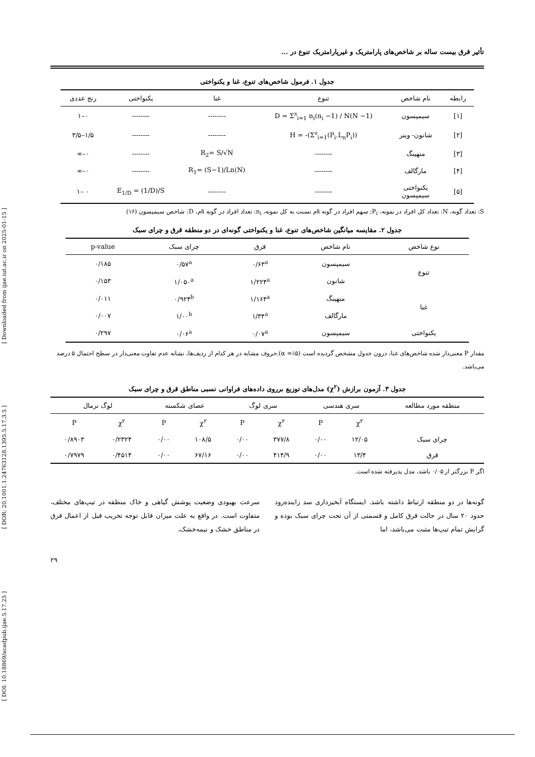[ DOI: 10.18869/acadpub.ijae.5.17.25 ] [ DOR: 20.1001.1.24763128.1395.5.17.3.5 ] [ Downloaded from ijae.iut.ac.ir on 2025-01-15 ]
تأثیر قرق بیست ساله بر شاخص‌های پارامتریک و غیرپارامتریک تنوع در ...
جدول ۱. فرمول شاخص‌های تنوع، غنا و یکنواختی
| رابطه | نام شاخص | تنوع | غنا | یکنواختی | رنج عددی |
| --- | --- | --- | --- | --- | --- |
| [۱] | سیمپسون | D = Σ<sup>s</sup><sub>i=1</sub> n<sub>i</sub>(n<sub>i</sub> −1) / N(N −1) | -------- | -------- | ۰–۱ |
| [۲] | شانون- وینر | H = -(Σ<sup>s</sup><sub>i=1</sub>(P<sub>i</sub>.L<sub>n</sub>P<sub>i</sub>)) | -------- | -------- | ۱/۵–۳/۵ |
| [۳] | منهینگ | -------- | R<sub>2</sub>= S/√N | -------- | ۰–∞ |
| [۴] | مارگالف | -------- | R<sub>1</sub>= (S−1)/Ln(N) | -------- | ۰–∞ |
| [۵] | یکنواختی سیمپسون | -------- | -------- | E<sub>1/D</sub> = (1/D)/S | ۰ –۱ |
S: تعداد گونه، N: تعداد کل افراد در نمونه، P<sub>i</sub>: سهم افراد در گونه iام نسبت به کل نمونه، n<sub>i</sub>: تعداد افراد در گونه iام، D: شاخص سیمپسون (۱۶)
جدول ۲. مقایسه میانگین شاخص‌های تنوع، غنا و یکنواختی گونه‌ای در دو منطقه قرق و چرای سبک
| نوع شاخص | نام شاخص | قرق | چرای سبک | p-value |
| --- | --- | --- | --- | --- |
| تنوع | سیمپسون | ۰/۶۳<sup>a</sup> | ۰/۵۷<sup>a</sup> | ۰/۱۸۵ |
| | شانون | ۱/۲۲۴<sup>a</sup> | ۱/۰۵۰<sup>a</sup> | ۰/۱۵۳ |
| غنا | منهینگ | ۱/۱۶۴<sup>a</sup> | ۰/۹۲۴<sup>b</sup> | ۰/۰۱۱ |
| | مارگالف | ۱/۳۴<sup>a</sup> | ۱/۰۰<sup>b</sup> | ۰/۰۰۷ |
| یکنواختی | سیمپسون | ۰/۰۷<sup>a</sup> | ۰/۰۶<sup>a</sup> | ۰/۲۹۷ |
مقدار P معنی‌دار شده شاخص‌های غنا، درون جدول مشخص گردیده است (α =٪۵).حروف مشابه در هر کدام از ردیف‌ها، نشانه عدم تفاوت معنی‌دار در سطح احتمال ۵ درصد می‌باشد.
جدول ۳. آزمون برازش (χ<sup>۲</sup>) مدل‌های توزیع برروی داده‌های فراوانی نسبی مناطق قرق و چرای سبک
| منطقه مورد مطالعه | سری هندسی | | سری لوگ | | عصای شکسته | | لوگ نرمال | |
| --- | --- | --- | --- | --- | --- | --- | --- | --- |
| | χ<sup>۲</sup> | P | χ<sup>۲</sup> | P | χ<sup>۲</sup> | P | χ<sup>۲</sup> | P |
| چرای سبک | ۱۲/۰۵ | ۰/۰۰ | ۳۷۷/۸ | ۰/۰۰ | ۱۰۸/۵ | ۰/۰۰ | ۰/۲۳۲۴ | ۰/۸۹۰۳ |
| قرق | ۱۳/۴ | ۰/۰۰ | ۴۱۴/۹ | ۰/۰۰ | ۶۷/۱۶ | ۰/۰۰ | ۰/۴۵۱۴ | ۰/۷۹۷۹ |
اگر P بزرگتر از ۰/۰۵ باشد، مدل پذیرفته شده است.
گونه‌ها در دو منطقه ارتباط داشته باشد. ایستگاه آبخیزداری سد زاینده‌رود حدود ۲۰ سال در حالت قرق کامل و قسمتی از آن تحت چرای سبک بوده و گرایش تمام تیپ‌ها مثبت می‌باشد، اما
سرعت بهبودی وضعیت پوشش گیاهی و خاک منطقه در تیپ‌های مختلف، متفاوت است. در واقع به علت میزان قابل توجه تخریب قبل از اعمال قرق در مناطق خشک و نیمه‌خشک،
۲۹